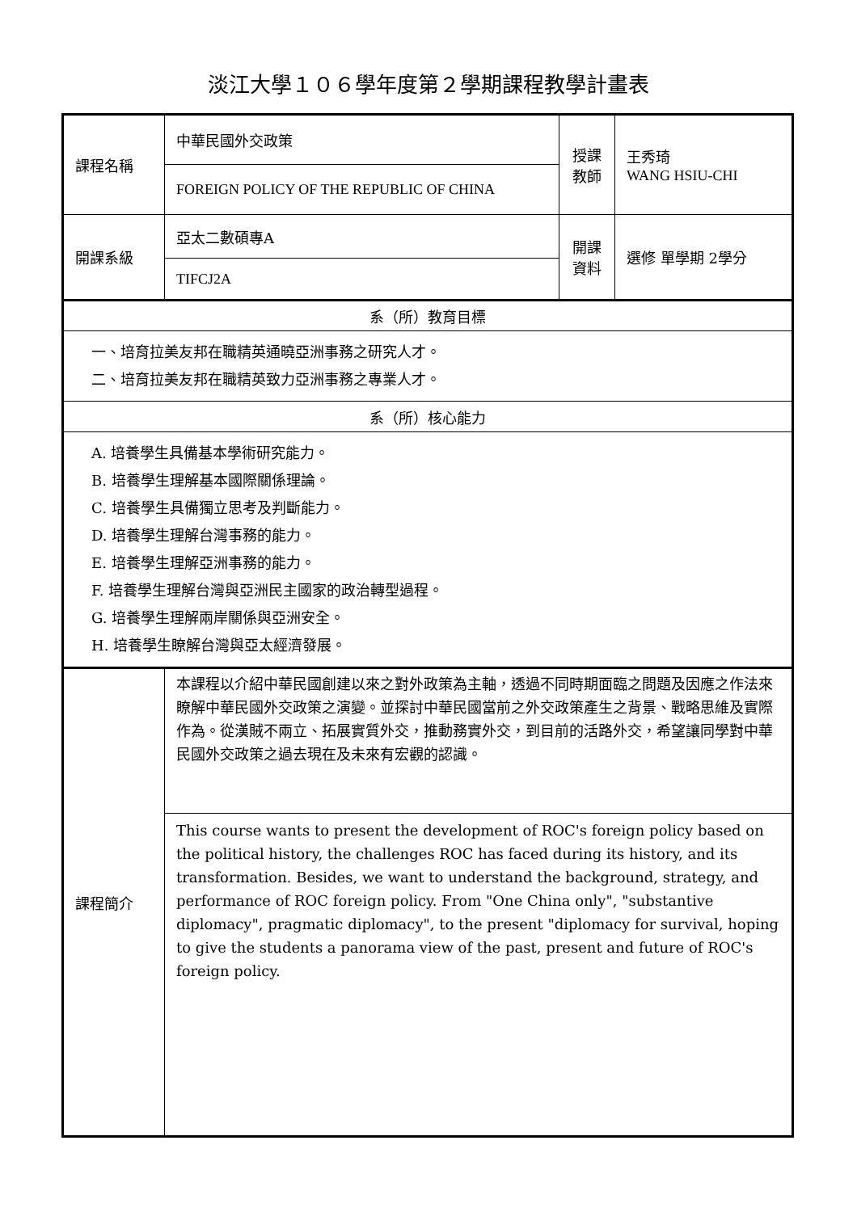淡江大學１０６學年度第２學期課程教學計畫表
| 課程名稱 | 中華民國外交政策 | 授課 教師 | 王秀琦 WANG HSIU-CHI |
| | FOREIGN POLICY OF THE REPUBLIC OF CHINA | | |
| 開課系級 | 亞太二數碩專A | 開課 資料 | 選修 單學期 2學分 |
| | TIFCJ2A | | |
| 系（所）教育目標 | | | |
| 一、培育拉美友邦在職精英通曉亞洲事務之研究人才。 二、培育拉美友邦在職精英致力亞洲事務之專業人才。 | | | |
| 系（所）核心能力 | | | |
| A. 培養學生具備基本學術研究能力。 B. 培養學生理解基本國際關係理論。 C. 培養學生具備獨立思考及判斷能力。 D. 培養學生理解台灣事務的能力。 E. 培養學生理解亞洲事務的能力。 F. 培養學生理解台灣與亞洲民主國家的政治轉型過程。 G. 培養學生理解兩岸關係與亞洲安全。 H. 培養學生瞭解台灣與亞太經濟發展。 | | | |
| 課程簡介 | 本課程以介紹中華民國創建以來之對外政策為主軸，透過不同時期面臨之問題及因應之作法來瞭解中華民國外交政策之演變。並探討中華民國當前之外交政策產生之背景、戰略思維及實際作為。從漢賊不兩立、拓展實質外交，推動務實外交，到目前的活路外交，希望讓同學對中華民國外交政策之過去現在及未來有宏觀的認識。 | | |
| | This course wants to present the development of ROC's foreign policy based on the political history, the challenges ROC has faced during its history, and its transformation. Besides, we want to understand the background, strategy, and performance of ROC foreign policy. From "One China only", "substantive diplomacy", pragmatic diplomacy", to the present "diplomacy for survival, hoping to give the students a panorama view of the past, present and future of ROC's foreign policy. | | |